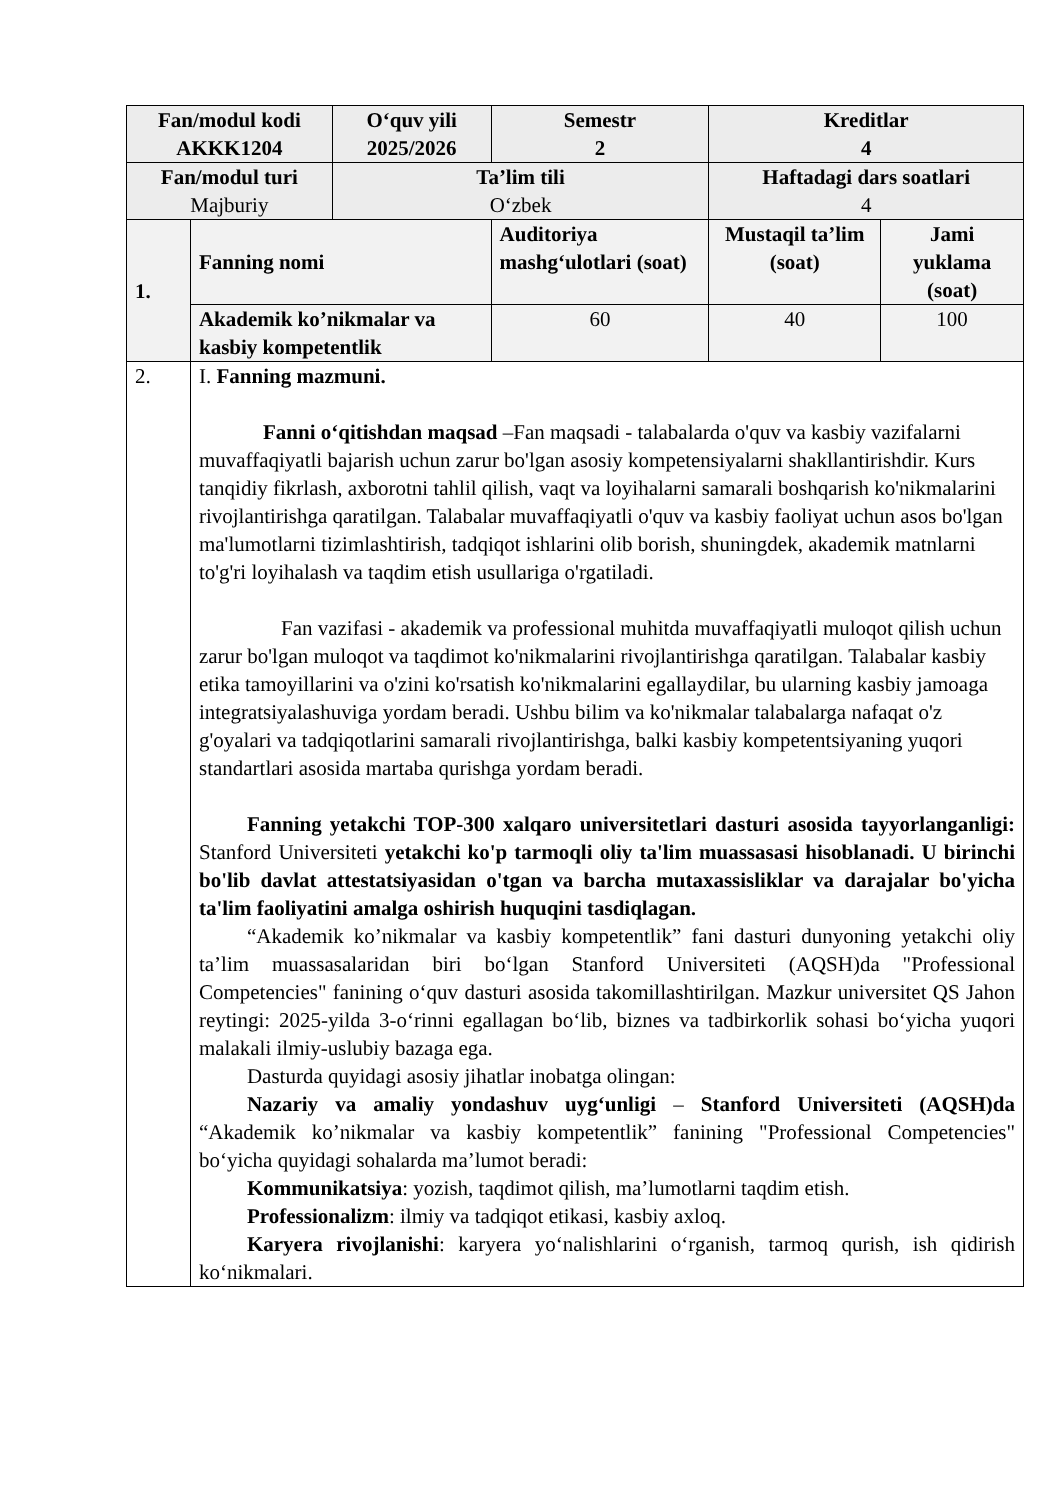| Fan/modul kodi AKKK1204 | | O‘quv yili 2025/2026 | Semestr 2 | Kreditlar 4 | |
| Fan/modul turi Majburiy | | Ta’lim tili O‘zbek | | Haftadagi dars soatlari 4 | |
| 1. | Fanning nomi | | Auditoriya mashg‘ulotlari (soat) | Mustaqil ta’lim (soat) | Jami yuklama (soat) |
| | Akademik ko’nikmalar va kasbiy kompetentlik | | 60 | 40 | 100 |
| 2. | I. Fanning mazmuni. Fanni o‘qitishdan maqsad –Fan maqsadi - talabalarda o'quv va kasbiy vazifalarni muvaffaqiyatli bajarish uchun zarur bo'lgan asosiy kompetensiyalarni shakllantirishdir. Kurs tanqidiy fikrlash, axborotni tahlil qilish, vaqt va loyihalarni samarali boshqarish ko'nikmalarini rivojlantirishga qaratilgan. Talabalar muvaffaqiyatli o'quv va kasbiy faoliyat uchun asos bo'lgan ma'lumotlarni tizimlashtirish, tadqiqot ishlarini olib borish, shuningdek, akademik matnlarni to'g'ri loyihalash va taqdim etish usullariga o'rgatiladi. Fan vazifasi - akademik va professional muhitda muvaffaqiyatli muloqot qilish uchun zarur bo'lgan muloqot va taqdimot ko'nikmalarini rivojlantirishga qaratilgan. Talabalar kasbiy etika tamoyillarini va o'zini ko'rsatish ko'nikmalarini egallaydilar, bu ularning kasbiy jamoaga integratsiyalashuviga yordam beradi. Ushbu bilim va ko'nikmalar talabalarga nafaqat o'z g'oyalari va tadqiqotlarini samarali rivojlantirishga, balki kasbiy kompetentsiyaning yuqori standartlari asosida martaba qurishga yordam beradi. Fanning yetakchi TOP-300 xalqaro universitetlari dasturi asosida tayyorlanganligi: Stanford Universiteti yetakchi ko'p tarmoqli oliy ta'lim muassasasi hisoblanadi. U birinchi bo'lib davlat attestatsiyasidan o'tgan va barcha mutaxassisliklar va darajalar bo'yicha ta'lim faoliyatini amalga oshirish huquqini tasdiqlagan. “Akademik ko’nikmalar va kasbiy kompetentlik” fani dasturi dunyoning yetakchi oliy ta’lim muassasalaridan biri bo‘lgan Stanford Universiteti (AQSH)da "Professional Competencies" fanining o‘quv dasturi asosida takomillashtirilgan. Mazkur universitet QS Jahon reytingi: 2025-yilda 3-o‘rinni egallagan bo‘lib, biznes va tadbirkorlik sohasi bo‘yicha yuqori malakali ilmiy-uslubiy bazaga ega. Dasturda quyidagi asosiy jihatlar inobatga olingan: Nazariy va amaliy yondashuv uyg‘unligi – Stanford Universiteti (AQSH)da “Akademik ko’nikmalar va kasbiy kompetentlik” fanining "Professional Competencies" bo‘yicha quyidagi sohalarda ma’lumot beradi: Kommunikatsiya : yozish, taqdimot qilish, ma’lumotlarni taqdim etish. Professionalizm : ilmiy va tadqiqot etikasi, kasbiy axloq. Karyera rivojlanishi : karyera yo‘nalishlarini o‘rganish, tarmoq qurish, ish qidirish ko‘nikmalari. | | | | |